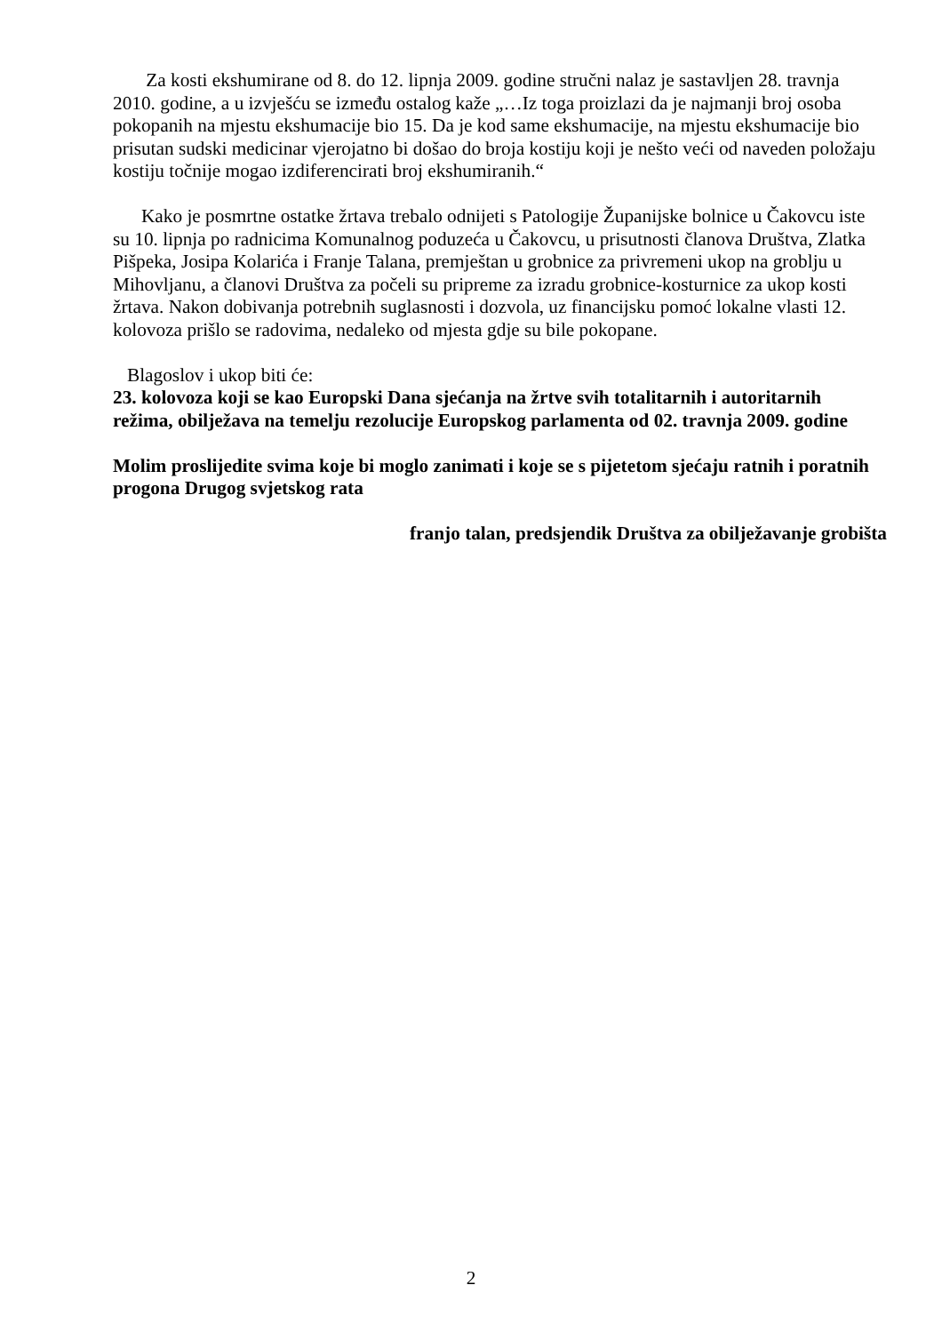Za kosti ekshumirane od 8. do 12. lipnja 2009. godine stručni nalaz je sastavljen 28. travnja 2010. godine, a u izvješću se između ostalog kaže „…Iz toga proizlazi da je najmanji broj osoba pokopanih na mjestu ekshumacije bio 15. Da je kod same ekshumacije, na mjestu ekshumacije bio prisutan sudski medicinar vjerojatno bi došao do broja kostiju koji je nešto veći od naveden položaju kostiju točnije mogao izdiferencirati broj ekshumiranih.“
Kako je posmrtne ostatke žrtava trebalo odnijeti s Patologije Županijske bolnice u Čakovcu iste su 10. lipnja po radnicima Komunalnog poduzeća u Čakovcu, u prisutnosti članova Društva, Zlatka Pišpeka, Josipa Kolarića i Franje Talana, premještan u grobnice za privremeni ukop na groblju u Mihovljanu, a članovi Društva za počeli su pripreme za izradu grobnice-kosturnice za ukop kosti žrtava. Nakon dobivanja potrebnih suglasnosti i dozvola, uz financijsku pomoć lokalne vlasti 12. kolovoza prišlo se radovima, nedaleko od mjesta gdje su bile pokopane.
Blagoslov i ukop biti će:
23. kolovoza koji se kao Europski Dana sjećanja na žrtve svih totalitarnih i autoritarnih režima, obilježava na temelju rezolucije Europskog parlamenta od 02. travnja 2009. godine
Molim proslijedite svima koje bi moglo zanimati i koje se s pijetetom sjećaju ratnih i poratnih progona Drugog svjetskog rata
franjo talan, predsjendik Društva za obilježavanje grobišta
2